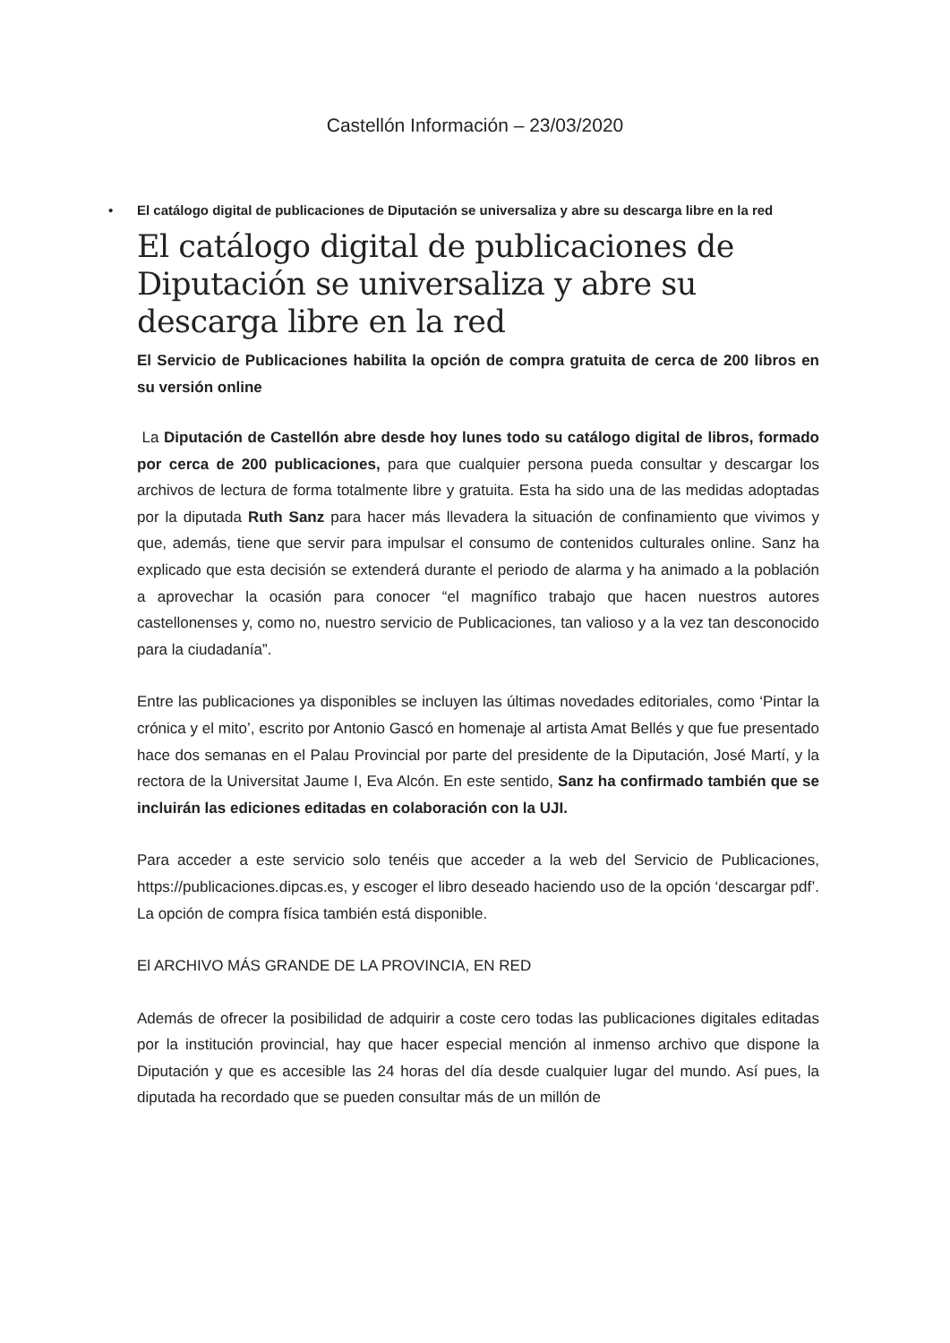Castellón Información – 23/03/2020
• El catálogo digital de publicaciones de Diputación se universaliza y abre su descarga libre en la red
El catálogo digital de publicaciones de Diputación se universaliza y abre su descarga libre en la red
El Servicio de Publicaciones habilita la opción de compra gratuita de cerca de 200 libros en su versión online
La Diputación de Castellón abre desde hoy lunes todo su catálogo digital de libros, formado por cerca de 200 publicaciones, para que cualquier persona pueda consultar y descargar los archivos de lectura de forma totalmente libre y gratuita. Esta ha sido una de las medidas adoptadas por la diputada Ruth Sanz para hacer más llevadera la situación de confinamiento que vivimos y que, además, tiene que servir para impulsar el consumo de contenidos culturales online. Sanz ha explicado que esta decisión se extenderá durante el periodo de alarma y ha animado a la población a aprovechar la ocasión para conocer “el magnífico trabajo que hacen nuestros autores castellonenses y, como no, nuestro servicio de Publicaciones, tan valioso y a la vez tan desconocido para la ciudadanía”.
Entre las publicaciones ya disponibles se incluyen las últimas novedades editoriales, como ‘Pintar la crónica y el mito’, escrito por Antonio Gascó en homenaje al artista Amat Bellés y que fue presentado hace dos semanas en el Palau Provincial por parte del presidente de la Diputación, José Martí, y la rectora de la Universitat Jaume I, Eva Alcón. En este sentido, Sanz ha confirmado también que se incluirán las ediciones editadas en colaboración con la UJI.
Para acceder a este servicio solo tenéis que acceder a la web del Servicio de Publicaciones, https://publicaciones.dipcas.es, y escoger el libro deseado haciendo uso de la opción ‘descargar pdf’. La opción de compra física también está disponible.
El ARCHIVO MÁS GRANDE DE LA PROVINCIA, EN RED
Además de ofrecer la posibilidad de adquirir a coste cero todas las publicaciones digitales editadas por la institución provincial, hay que hacer especial mención al inmenso archivo que dispone la Diputación y que es accesible las 24 horas del día desde cualquier lugar del mundo. Así pues, la diputada ha recordado que se pueden consultar más de un millón de